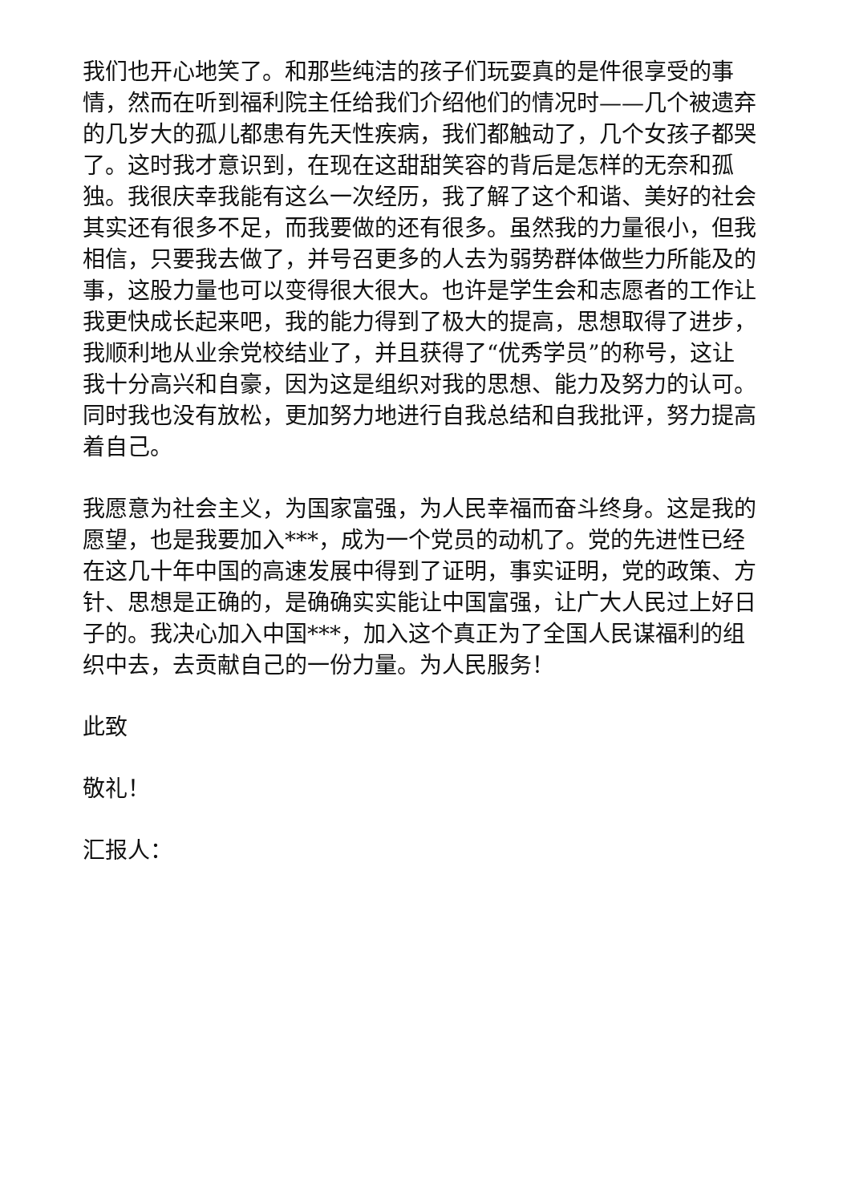我们也开心地笑了。和那些纯洁的孩子们玩耍真的是件很享受的事情，然而在听到福利院主任给我们介绍他们的情况时——几个被遗弃的几岁大的孤儿都患有先天性疾病，我们都触动了，几个女孩子都哭了。这时我才意识到，在现在这甜甜笑容的背后是怎样的无奈和孤独。我很庆幸我能有这么一次经历，我了解了这个和谐、美好的社会其实还有很多不足，而我要做的还有很多。虽然我的力量很小，但我相信，只要我去做了，并号召更多的人去为弱势群体做些力所能及的事，这股力量也可以变得很大很大。也许是学生会和志愿者的工作让我更快成长起来吧，我的能力得到了极大的提高，思想取得了进步，我顺利地从业余党校结业了，并且获得了“优秀学员”的称号，这让我十分高兴和自豪，因为这是组织对我的思想、能力及努力的认可。同时我也没有放松，更加努力地进行自我总结和自我批评，努力提高着自己。
我愿意为社会主义，为国家富强，为人民幸福而奋斗终身。这是我的愿望，也是我要加入***，成为一个党员的动机了。党的先进性已经在这几十年中国的高速发展中得到了证明，事实证明，党的政策、方针、思想是正确的，是确确实实能让中国富强，让广大人民过上好日子的。我决心加入中国***，加入这个真正为了全国人民谋福利的组织中去，去贡献自己的一份力量。为人民服务！
此致
敬礼！
汇报人：